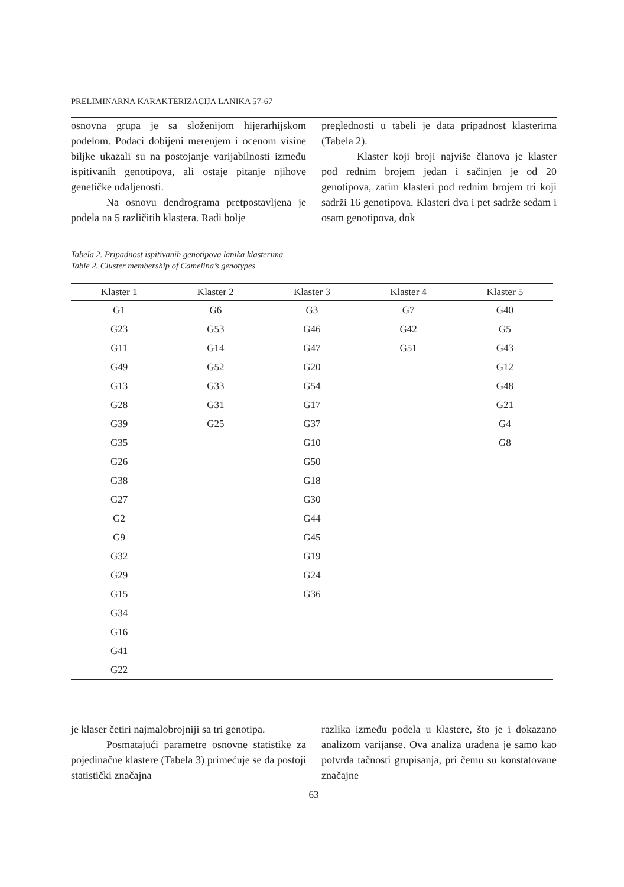PRELIMINARNA KARAKTERIZACIJA LANIKA 57-67
osnovna grupa je sa složenijom hijerarhijskom podelom. Podaci dobijeni merenjem i ocenom visine biljke ukazali su na postojanje varijabilnosti između ispitivanih genotipova, ali ostaje pitanje njihove genetičke udaljenosti.
Na osnovu dendrograma pretpostavljena je podela na 5 različitih klastera. Radi bolje
preglednosti u tabeli je data pripadnost klasterima (Tabela 2).
Klaster koji broji najviše članova je klaster pod rednim brojem jedan i sačinjen je od 20 genotipova, zatim klasteri pod rednim brojem tri koji sadrži 16 genotipova. Klasteri dva i pet sadrže sedam i osam genotipova, dok
Tabela 2. Pripadnost ispitivanih genotipova lanika klasterima
Table 2. Cluster membership of Camelina’s genotypes
| Klaster 1 | Klaster 2 | Klaster 3 | Klaster 4 | Klaster 5 |
| --- | --- | --- | --- | --- |
| G1 | G6 | G3 | G7 | G40 |
| G23 | G53 | G46 | G42 | G5 |
| G11 | G14 | G47 | G51 | G43 |
| G49 | G52 | G20 | | G12 |
| G13 | G33 | G54 | | G48 |
| G28 | G31 | G17 | | G21 |
| G39 | G25 | G37 | | G4 |
| G35 | | G10 | | G8 |
| G26 | | G50 | | |
| G38 | | G18 | | |
| G27 | | G30 | | |
| G2 | | G44 | | |
| G9 | | G45 | | |
| G32 | | G19 | | |
| G29 | | G24 | | |
| G15 | | G36 | | |
| G34 | | | | |
| G16 | | | | |
| G41 | | | | |
| G22 | | | | |
je klaser četiri najmalobrojniji sa tri genotipa.
Posmatajući parametre osnovne statistike za pojedinačne klastere (Tabela 3) primećuje se da postoji statistički značajna
razlika između podela u klastere, što je i dokazano analizom varijanse. Ova analiza urađena je samo kao potvrda tačnosti grupisanja, pri čemu su konstatovane značajne
63